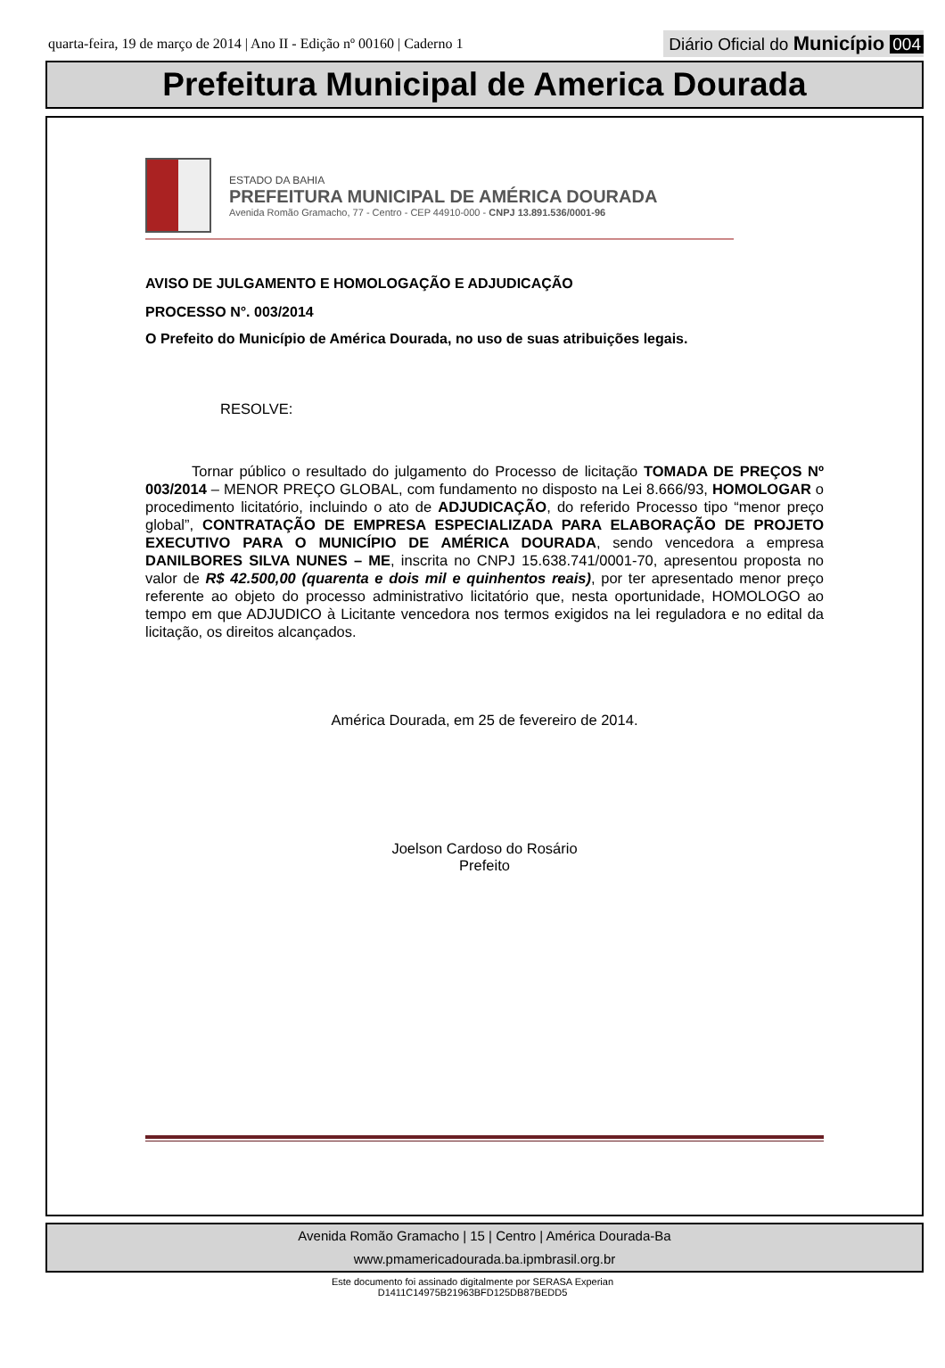quarta-feira, 19 de março de 2014 | Ano II - Edição nº 00160 | Caderno 1
Diário Oficial do Município 004
Prefeitura Municipal de America Dourada
ESTADO DA BAHIA
PREFEITURA MUNICIPAL DE AMÉRICA DOURADA
Avenida Romão Gramacho, 77 - Centro - CEP 44910-000 - CNPJ 13.891.536/0001-96
AVISO DE JULGAMENTO E HOMOLOGAÇÃO E ADJUDICAÇÃO
PROCESSO N°. 003/2014
O Prefeito do Município de América Dourada, no uso de suas atribuições legais.
RESOLVE:
Tornar público o resultado do julgamento do Processo de licitação TOMADA DE PREÇOS Nº 003/2014 – MENOR PREÇO GLOBAL, com fundamento no disposto na Lei 8.666/93, HOMOLOGAR o procedimento licitatório, incluindo o ato de ADJUDICAÇÃO, do referido Processo tipo “menor preço global”, CONTRATAÇÃO DE EMPRESA ESPECIALIZADA PARA ELABORAÇÃO DE PROJETO EXECUTIVO PARA O MUNICÍPIO DE AMÉRICA DOURADA, sendo vencedora a empresa DANILBORES SILVA NUNES – ME, inscrita no CNPJ 15.638.741/0001-70, apresentou proposta no valor de R$ 42.500,00 (quarenta e dois mil e quinhentos reais), por ter apresentado menor preço referente ao objeto do processo administrativo licitatório que, nesta oportunidade, HOMOLOGO ao tempo em que ADJUDICO à Licitante vencedora nos termos exigidos na lei reguladora e no edital da licitação, os direitos alcançados.
América Dourada, em 25 de fevereiro de 2014.
Joelson Cardoso do Rosário
Prefeito
Avenida Romão Gramacho | 15 | Centro | América Dourada-Ba
www.pmamericadourada.ba.ipmbrasil.org.br
Este documento foi assinado digitalmente por SERASA Experian
D1411C14975B21963BFD125DB87BEDD5